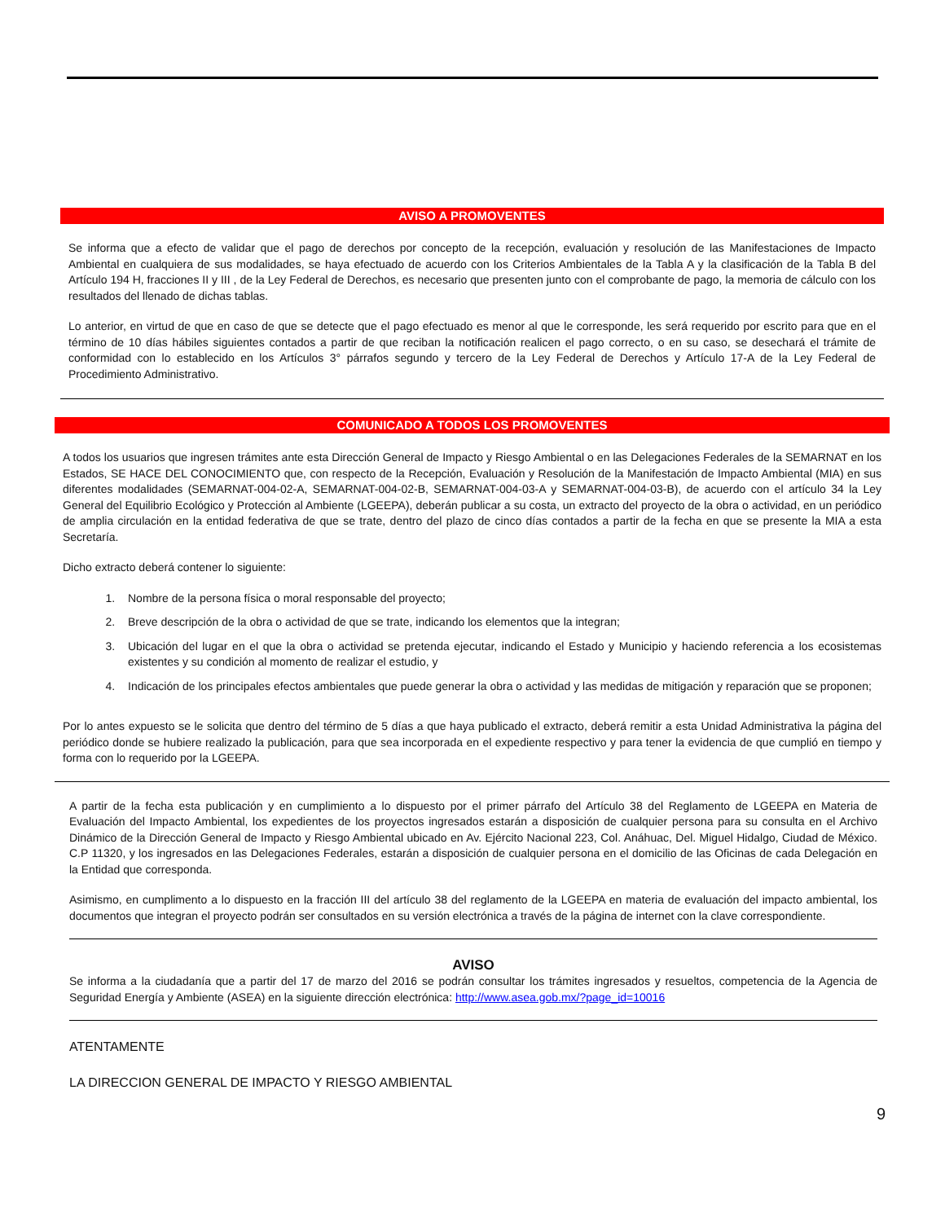AVISO A PROMOVENTES
Se informa que a efecto de validar que el pago de derechos por concepto de la recepción, evaluación y resolución de las Manifestaciones de Impacto Ambiental en cualquiera de sus modalidades, se haya efectuado de acuerdo con los Criterios Ambientales de la Tabla A y la clasificación de la Tabla B del Artículo 194 H, fracciones II y III , de la Ley Federal de Derechos, es necesario que presenten junto con el comprobante de pago, la memoria de cálculo con los resultados del llenado de dichas tablas.
Lo anterior, en virtud de que en caso de que se detecte que el pago efectuado es menor al que le corresponde, les será requerido por escrito para que en el término de 10 días hábiles siguientes contados a partir de que reciban la notificación realicen el pago correcto, o en su caso, se desechará el trámite de conformidad con lo establecido en los Artículos 3° párrafos segundo y tercero de la Ley Federal de Derechos y Artículo 17-A de la Ley Federal de Procedimiento Administrativo.
COMUNICADO A TODOS LOS PROMOVENTES
A todos los usuarios que ingresen trámites ante esta Dirección General de Impacto y Riesgo Ambiental o en las Delegaciones Federales de la SEMARNAT en los Estados, SE HACE DEL CONOCIMIENTO que, con respecto de la Recepción, Evaluación y Resolución de la Manifestación de Impacto Ambiental (MIA) en sus diferentes modalidades (SEMARNAT-004-02-A, SEMARNAT-004-02-B, SEMARNAT-004-03-A y SEMARNAT-004-03-B), de acuerdo con el artículo 34 la Ley General del Equilibrio Ecológico y Protección al Ambiente (LGEEPA), deberán publicar a su costa, un extracto del proyecto de la obra o actividad, en un periódico de amplia circulación en la entidad federativa de que se trate, dentro del plazo de cinco días contados a partir de la fecha en que se presente la MIA a esta Secretaría.
Dicho extracto deberá contener lo siguiente:
1. Nombre de la persona física o moral responsable del proyecto;
2. Breve descripción de la obra o actividad de que se trate, indicando los elementos que la integran;
3. Ubicación del lugar en el que la obra o actividad se pretenda ejecutar, indicando el Estado y Municipio y haciendo referencia a los ecosistemas existentes y su condición al momento de realizar el estudio, y
4. Indicación de los principales efectos ambientales que puede generar la obra o actividad y las medidas de mitigación y reparación que se proponen;
Por lo antes expuesto se le solicita que dentro del término de 5 días a que haya publicado el extracto, deberá remitir a esta Unidad Administrativa la página del periódico donde se hubiere realizado la publicación, para que sea incorporada en el expediente respectivo y para tener la evidencia de que cumplió en tiempo y forma con lo requerido por la LGEEPA.
A partir de la fecha esta publicación y en cumplimiento a lo dispuesto por el primer párrafo del Artículo 38 del Reglamento de LGEEPA en Materia de Evaluación del Impacto Ambiental, los expedientes de los proyectos ingresados estarán a disposición de cualquier persona para su consulta en el Archivo Dinámico de la Dirección General de Impacto y Riesgo Ambiental ubicado en Av. Ejército Nacional 223, Col. Anáhuac, Del. Miguel Hidalgo, Ciudad de México. C.P 11320, y los ingresados en las Delegaciones Federales, estarán a disposición de cualquier persona en el domicilio de las Oficinas de cada Delegación en la Entidad que corresponda.
Asimismo, en cumplimento a lo dispuesto en la fracción III del artículo 38 del reglamento de la LGEEPA en materia de evaluación del impacto ambiental, los documentos que integran el proyecto podrán ser consultados en su versión electrónica a través de la página de internet con la clave correspondiente.
AVISO
Se informa a la ciudadanía que a partir del 17 de marzo del 2016 se podrán consultar los trámites ingresados y resueltos, competencia de la Agencia de Seguridad Energía y Ambiente (ASEA) en la siguiente dirección electrónica: http://www.asea.gob.mx/?page_id=10016
ATENTAMENTE
LA DIRECCION GENERAL DE IMPACTO Y RIESGO AMBIENTAL
9